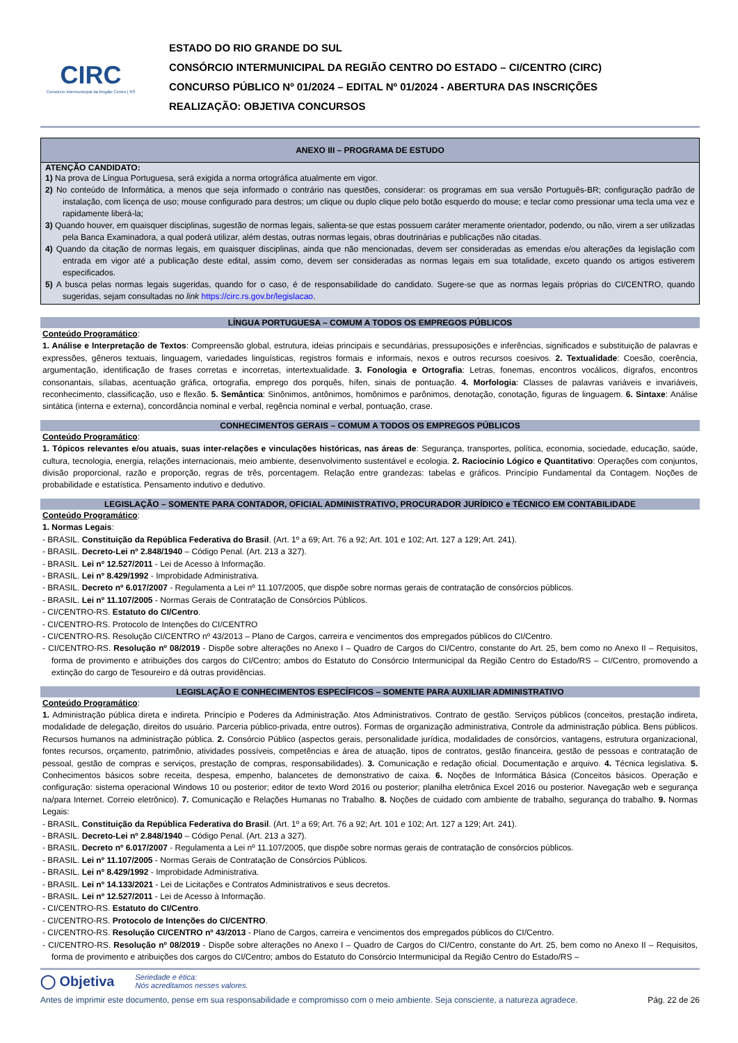CIRC
Consórcio Intermunicipal da Região Centro | RS
ESTADO DO RIO GRANDE DO SUL
CONSÓRCIO INTERMUNICIPAL DA REGIÃO CENTRO DO ESTADO – CI/CENTRO (CIRC)
CONCURSO PÚBLICO Nº 01/2024 – EDITAL Nº 01/2024 - ABERTURA DAS INSCRIÇÕES
REALIZAÇÃO: OBJETIVA CONCURSOS
ANEXO III – PROGRAMA DE ESTUDO
ATENÇÃO CANDIDATO:
1) Na prova de Língua Portuguesa, será exigida a norma ortográfica atualmente em vigor.
2) No conteúdo de Informática, a menos que seja informado o contrário nas questões, considerar: os programas em sua versão Português-BR; configuração padrão de instalação, com licença de uso; mouse configurado para destros; um clique ou duplo clique pelo botão esquerdo do mouse; e teclar como pressionar uma tecla uma vez e rapidamente liberá-la;
3) Quando houver, em quaisquer disciplinas, sugestão de normas legais, salienta-se que estas possuem caráter meramente orientador, podendo, ou não, virem a ser utilizadas pela Banca Examinadora, a qual poderá utilizar, além destas, outras normas legais, obras doutrinárias e publicações não citadas.
4) Quando da citação de normas legais, em quaisquer disciplinas, ainda que não mencionadas, devem ser consideradas as emendas e/ou alterações da legislação com entrada em vigor até a publicação deste edital, assim como, devem ser consideradas as normas legais em sua totalidade, exceto quando os artigos estiverem especificados.
5) A busca pelas normas legais sugeridas, quando for o caso, é de responsabilidade do candidato. Sugere-se que as normas legais próprias do CI/CENTRO, quando sugeridas, sejam consultadas no link https://circ.rs.gov.br/legislacao.
LÍNGUA PORTUGUESA – COMUM A TODOS OS EMPREGOS PÚBLICOS
Conteúdo Programático:
1. Análise e Interpretação de Textos: Compreensão global, estrutura, ideias principais e secundárias, pressuposições e inferências, significados e substituição de palavras e expressões, gêneros textuais, linguagem, variedades linguísticas, registros formais e informais, nexos e outros recursos coesivos. 2. Textualidade: Coesão, coerência, argumentação, identificação de frases corretas e incorretas, intertextualidade. 3. Fonologia e Ortografia: Letras, fonemas, encontros vocálicos, dígrafos, encontros consonantais, sílabas, acentuação gráfica, ortografia, emprego dos porquês, hífen, sinais de pontuação. 4. Morfologia: Classes de palavras variáveis e invariáveis, reconhecimento, classificação, uso e flexão. 5. Semântica: Sinônimos, antônimos, homônimos e parônimos, denotação, conotação, figuras de linguagem. 6. Sintaxe: Análise sintática (interna e externa), concordância nominal e verbal, regência nominal e verbal, pontuação, crase.
CONHECIMENTOS GERAIS – COMUM A TODOS OS EMPREGOS PÚBLICOS
Conteúdo Programático:
1. Tópicos relevantes e/ou atuais, suas inter-relações e vinculações históricas, nas áreas de: Segurança, transportes, política, economia, sociedade, educação, saúde, cultura, tecnologia, energia, relações internacionais, meio ambiente, desenvolvimento sustentável e ecologia. 2. Raciocínio Lógico e Quantitativo: Operações com conjuntos, divisão proporcional, razão e proporção, regras de três, porcentagem. Relação entre grandezas: tabelas e gráficos. Princípio Fundamental da Contagem. Noções de probabilidade e estatística. Pensamento indutivo e dedutivo.
LEGISLAÇÃO – SOMENTE PARA CONTADOR, OFICIAL ADMINISTRATIVO, PROCURADOR JURÍDICO e TÉCNICO EM CONTABILIDADE
Conteúdo Programático:
1. Normas Legais:
- BRASIL. Constituição da República Federativa do Brasil. (Art. 1º a 69; Art. 76 a 92; Art. 101 e 102; Art. 127 a 129; Art. 241).
- BRASIL. Decreto-Lei nº 2.848/1940 – Código Penal. (Art. 213 a 327).
- BRASIL. Lei nº 12.527/2011 - Lei de Acesso à Informação.
- BRASIL. Lei nº 8.429/1992 - Improbidade Administrativa.
- BRASIL. Decreto nº 6.017/2007 - Regulamenta a Lei nº 11.107/2005, que dispõe sobre normas gerais de contratação de consórcios públicos.
- BRASIL. Lei nº 11.107/2005 - Normas Gerais de Contratação de Consórcios Públicos.
- CI/CENTRO-RS. Estatuto do CI/Centro.
- CI/CENTRO-RS. Protocolo de Intenções do CI/CENTRO
- CI/CENTRO-RS. Resolução CI/CENTRO nº 43/2013 – Plano de Cargos, carreira e vencimentos dos empregados públicos do CI/Centro.
- CI/CENTRO-RS. Resolução nº 08/2019 - Dispõe sobre alterações no Anexo I – Quadro de Cargos do CI/Centro, constante do Art. 25, bem como no Anexo II – Requisitos, forma de provimento e atribuições dos cargos do CI/Centro; ambos do Estatuto do Consórcio Intermunicipal da Região Centro do Estado/RS – CI/Centro, promovendo a extinção do cargo de Tesoureiro e dá outras providências.
LEGISLAÇÃO E CONHECIMENTOS ESPECÍFICOS – SOMENTE PARA AUXILIAR ADMINISTRATIVO
Conteúdo Programático:
1. Administração pública direta e indireta. Princípio e Poderes da Administração. Atos Administrativos. Contrato de gestão. Serviços públicos (conceitos, prestação indireta, modalidade de delegação, direitos do usuário. Parceria público-privada, entre outros). Formas de organização administrativa, Controle da administração pública. Bens públicos. Recursos humanos na administração pública. 2. Consórcio Público (aspectos gerais, personalidade jurídica, modalidades de consórcios, vantagens, estrutura organizacional, fontes recursos, orçamento, patrimônio, atividades possíveis, competências e área de atuação, tipos de contratos, gestão financeira, gestão de pessoas e contratação de pessoal, gestão de compras e serviços, prestação de compras, responsabilidades). 3. Comunicação e redação oficial. Documentação e arquivo. 4. Técnica legislativa. 5. Conhecimentos básicos sobre receita, despesa, empenho, balancetes de demonstrativo de caixa. 6. Noções de Informática Básica (Conceitos básicos. Operação e configuração: sistema operacional Windows 10 ou posterior; editor de texto Word 2016 ou posterior; planilha eletrônica Excel 2016 ou posterior. Navegação web e segurança na/para Internet. Correio eletrônico). 7. Comunicação e Relações Humanas no Trabalho. 8. Noções de cuidado com ambiente de trabalho, segurança do trabalho. 9. Normas Legais:
- BRASIL. Constituição da República Federativa do Brasil. (Art. 1º a 69; Art. 76 a 92; Art. 101 e 102; Art. 127 a 129; Art. 241).
- BRASIL. Decreto-Lei nº 2.848/1940 – Código Penal. (Art. 213 a 327).
- BRASIL. Decreto nº 6.017/2007 - Regulamenta a Lei nº 11.107/2005, que dispõe sobre normas gerais de contratação de consórcios públicos.
- BRASIL. Lei nº 11.107/2005 - Normas Gerais de Contratação de Consórcios Públicos.
- BRASIL. Lei nº 8.429/1992 - Improbidade Administrativa.
- BRASIL. Lei nº 14.133/2021 - Lei de Licitações e Contratos Administrativos e seus decretos.
- BRASIL. Lei nº 12.527/2011 - Lei de Acesso à Informação.
- CI/CENTRO-RS. Estatuto do CI/Centro.
- CI/CENTRO-RS. Protocolo de Intenções do CI/CENTRO.
- CI/CENTRO-RS. Resolução CI/CENTRO nº 43/2013 - Plano de Cargos, carreira e vencimentos dos empregados públicos do CI/Centro.
- CI/CENTRO-RS. Resolução nº 08/2019 - Dispõe sobre alterações no Anexo I – Quadro de Cargos do CI/Centro, constante do Art. 25, bem como no Anexo II – Requisitos, forma de provimento e atribuições dos cargos do CI/Centro; ambos do Estatuto do Consórcio Intermunicipal da Região Centro do Estado/RS –
◯ Objetiva Seriedade e ética:
Nós acreditamos nesses valores.
Antes de imprimir este documento, pense em sua responsabilidade e compromisso com o meio ambiente. Seja consciente, a natureza agradece. Pág. 22 de 26